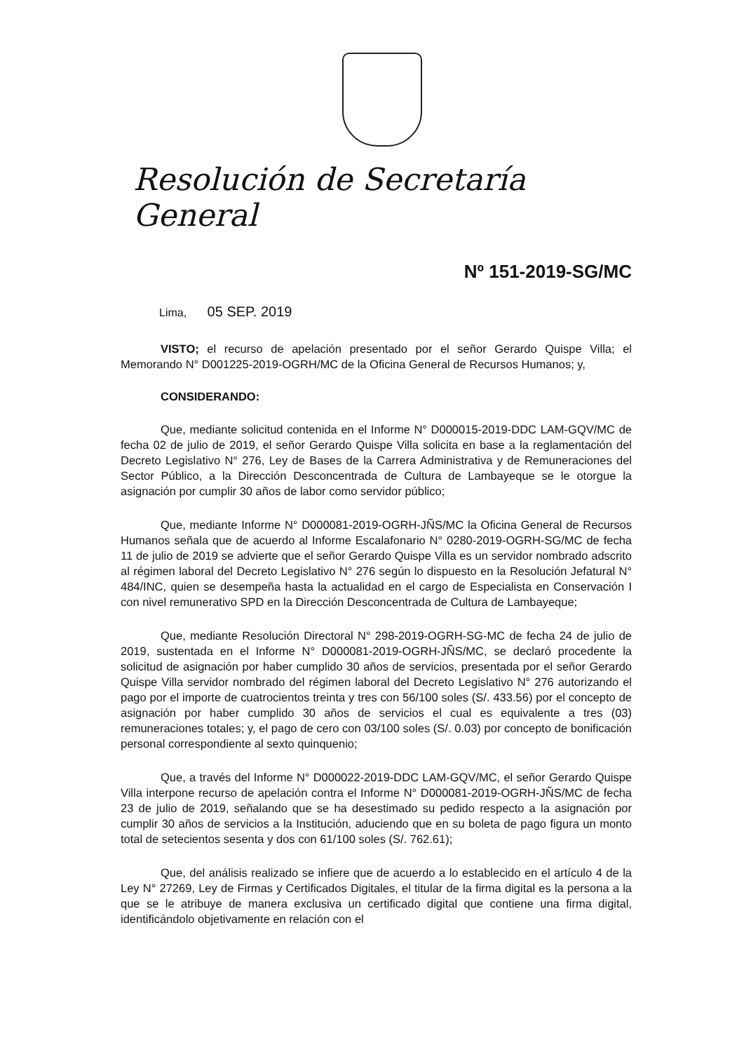Resolución de Secretaría General
Nº 151-2019-SG/MC
Lima, 05 SEP. 2019
VISTO; el recurso de apelación presentado por el señor Gerardo Quispe Villa; el Memorando N° D001225-2019-OGRH/MC de la Oficina General de Recursos Humanos; y,
CONSIDERANDO:
Que, mediante solicitud contenida en el Informe N° D000015-2019-DDC LAM-GQV/MC de fecha 02 de julio de 2019, el señor Gerardo Quispe Villa solicita en base a la reglamentación del Decreto Legislativo N° 276, Ley de Bases de la Carrera Administrativa y de Remuneraciones del Sector Público, a la Dirección Desconcentrada de Cultura de Lambayeque se le otorgue la asignación por cumplir 30 años de labor como servidor público;
Que, mediante Informe N° D000081-2019-OGRH-JÑS/MC la Oficina General de Recursos Humanos señala que de acuerdo al Informe Escalafonario N° 0280-2019-OGRH-SG/MC de fecha 11 de julio de 2019 se advierte que el señor Gerardo Quispe Villa es un servidor nombrado adscrito al régimen laboral del Decreto Legislativo N° 276 según lo dispuesto en la Resolución Jefatural N° 484/INC, quien se desempeña hasta la actualidad en el cargo de Especialista en Conservación I con nivel remunerativo SPD en la Dirección Desconcentrada de Cultura de Lambayeque;
Que, mediante Resolución Directoral N° 298-2019-OGRH-SG-MC de fecha 24 de julio de 2019, sustentada en el Informe N° D000081-2019-OGRH-JÑS/MC, se declaró procedente la solicitud de asignación por haber cumplido 30 años de servicios, presentada por el señor Gerardo Quispe Villa servidor nombrado del régimen laboral del Decreto Legislativo N° 276 autorizando el pago por el importe de cuatrocientos treinta y tres con 56/100 soles (S/. 433.56) por el concepto de asignación por haber cumplido 30 años de servicios el cual es equivalente a tres (03) remuneraciones totales; y, el pago de cero con 03/100 soles (S/. 0.03) por concepto de bonificación personal correspondiente al sexto quinquenio;
Que, a través del Informe N° D000022-2019-DDC LAM-GQV/MC, el señor Gerardo Quispe Villa interpone recurso de apelación contra el Informe N° D000081-2019-OGRH-JÑS/MC de fecha 23 de julio de 2019, señalando que se ha desestimado su pedido respecto a la asignación por cumplir 30 años de servicios a la Institución, aduciendo que en su boleta de pago figura un monto total de setecientos sesenta y dos con 61/100 soles (S/. 762.61);
Que, del análisis realizado se infiere que de acuerdo a lo establecido en el artículo 4 de la Ley N° 27269, Ley de Firmas y Certificados Digitales, el titular de la firma digital es la persona a la que se le atribuye de manera exclusiva un certificado digital que contiene una firma digital, identificándolo objetivamente en relación con el